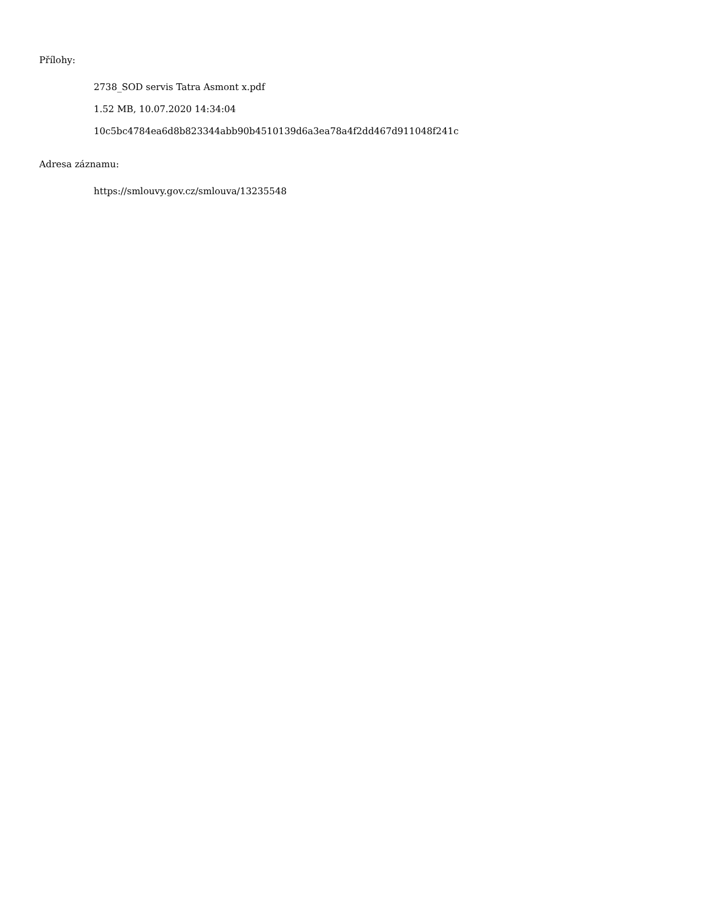Přílohy:
2738_SOD servis Tatra Asmont x.pdf
1.52 MB, 10.07.2020 14:34:04
10c5bc4784ea6d8b823344abb90b4510139d6a3ea78a4f2dd467d911048f241c
Adresa záznamu:
https://smlouvy.gov.cz/smlouva/13235548